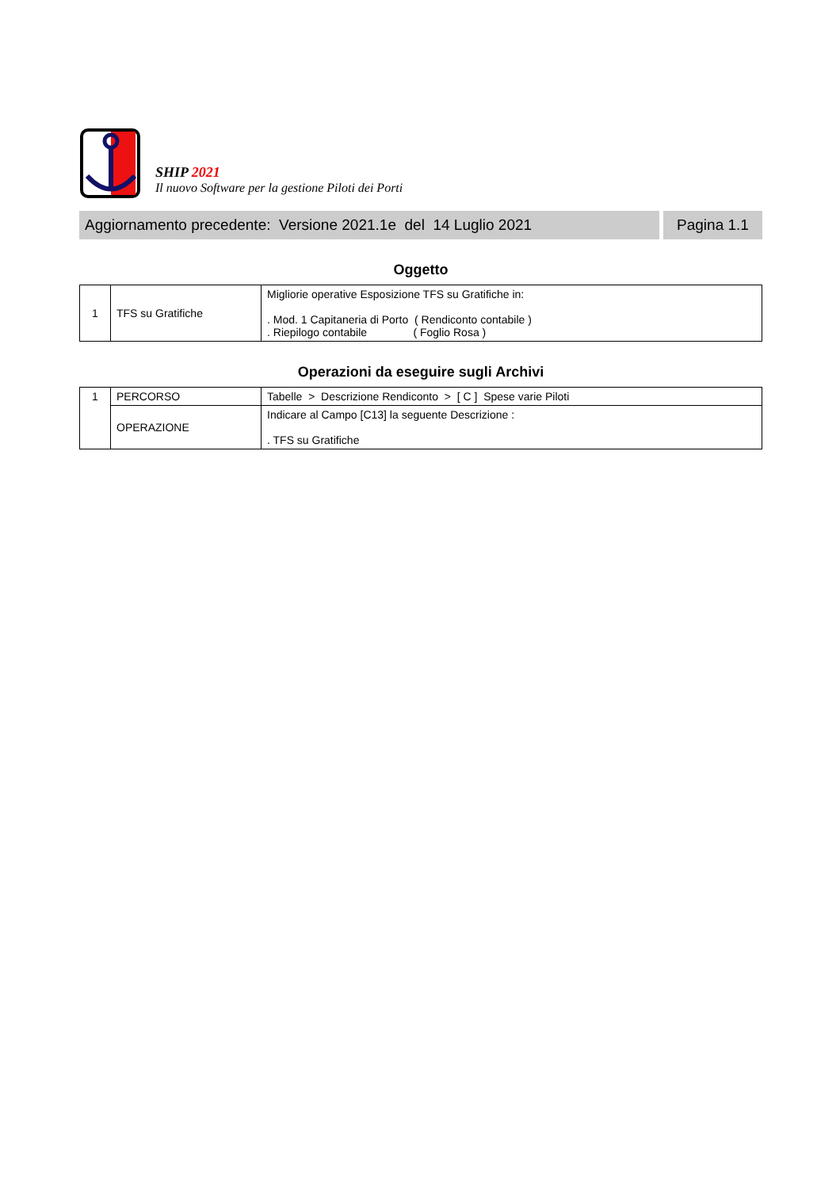SHIP 2021
Il nuovo Software per la gestione Piloti dei Porti
Aggiornamento precedente: Versione 2021.1e del 14 Luglio 2021
Pagina 1.1
Oggetto
| 1 | TFS su Gratifiche | Migliorie operative Esposizione TFS su Gratifiche in: . Mod. 1 Capitaneria di Porto ( Rendiconto contabile ) . Riepilogo contabile ( Foglio Rosa ) |
Operazioni da eseguire sugli Archivi
| 1 | PERCORSO | Tabelle > Descrizione Rendiconto > [ C ] Spese varie Piloti |
| | OPERAZIONE | Indicare al Campo [C13] la seguente Descrizione : . TFS su Gratifiche |